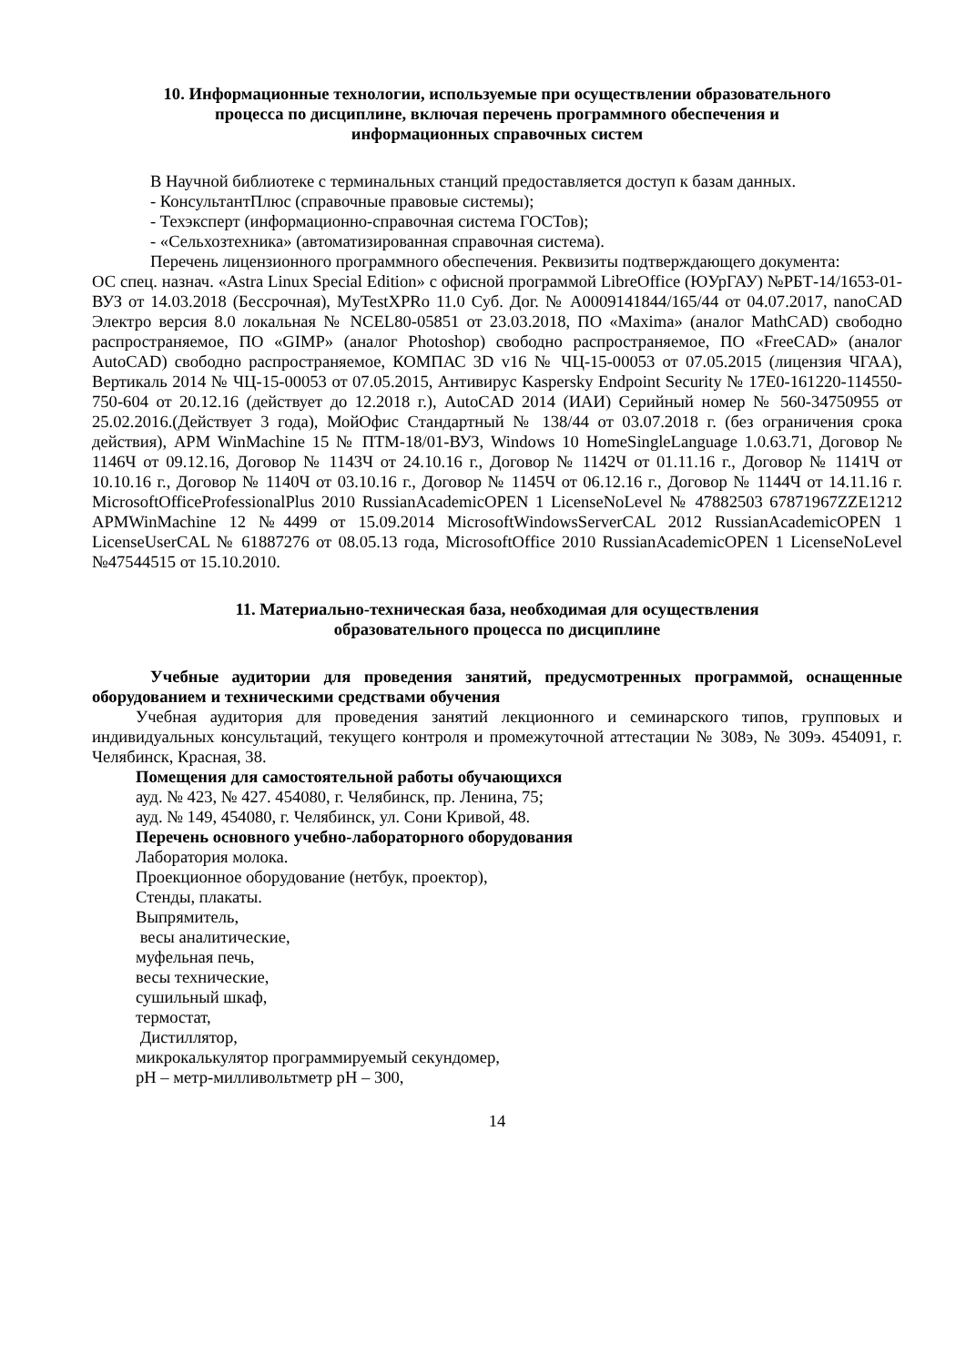10. Информационные технологии, используемые при осуществлении образовательного
процесса по дисциплине, включая перечень программного обеспечения и
информационных справочных систем
В Научной библиотеке с терминальных станций предоставляется доступ к базам данных.
- КонсультантПлюс (справочные правовые системы);
- Техэксперт (информационно-справочная система ГОСТов);
- «Сельхозтехника» (автоматизированная справочная система).
Перечень лицензионного программного обеспечения. Реквизиты подтверждающего документа:
ОС спец. назнач. «Astra Linux Special Edition» с офисной программой LibreOffice (ЮУрГАУ) №РБТ-14/1653-01-ВУЗ от 14.03.2018 (Бессрочная), MyTestXPRo 11.0 Суб. Дог. № А0009141844/165/44 от 04.07.2017, nanoCAD Электро версия 8.0 локальная № NCEL80-05851 от 23.03.2018, ПО «Maxima» (аналог MathCAD) свободно распространяемое, ПО «GIMP» (аналог Photoshop) свободно распространяемое, ПО «FreeCAD» (аналог AutoCAD) свободно распространяемое, КОМПАС 3D v16 № ЧЦ-15-00053 от 07.05.2015 (лицензия ЧГАА), Вертикаль 2014 № ЧЦ-15-00053 от 07.05.2015, Антивирус Kaspersky Endpoint Security № 17E0-161220-114550-750-604 от 20.12.16 (действует до 12.2018 г.), AutoCAD 2014 (ИАИ) Серийный номер № 560-34750955 от 25.02.2016.(Действует 3 года), МойОфис Стандартный № 138/44 от 03.07.2018 г. (без ограничения срока действия), APM WinMachine 15 № ПТМ-18/01-ВУЗ, Windows 10 HomeSingleLanguage 1.0.63.71, Договор № 1146Ч от 09.12.16, Договор № 1143Ч от 24.10.16 г., Договор № 1142Ч от 01.11.16 г., Договор № 1141Ч от 10.10.16 г., Договор № 1140Ч от 03.10.16 г., Договор № 1145Ч от 06.12.16 г., Договор № 1144Ч от 14.11.16 г. MicrosoftOfficeProfessionalPlus 2010 RussianAcademicOPEN 1 LicenseNoLevel № 47882503 67871967ZZE1212 APMWinMachine 12 №4499 от 15.09.2014 MicrosoftWindowsServerCAL 2012 RussianAcademicOPEN 1 LicenseUserCAL № 61887276 от 08.05.13 года, MicrosoftOffice 2010 RussianAcademicOPEN 1 LicenseNoLevel №47544515 от 15.10.2010.
11. Материально-техническая база, необходимая для осуществления
образовательного процесса по дисциплине
Учебные аудитории для проведения занятий, предусмотренных программой, оснащенные оборудованием и техническими средствами обучения
Учебная аудитория для проведения занятий лекционного и семинарского типов, групповых и индивидуальных консультаций, текущего контроля и промежуточной аттестации № 308э, № 309э. 454091, г. Челябинск, Красная, 38.
Помещения для самостоятельной работы обучающихся
ауд. № 423, № 427. 454080, г. Челябинск, пр. Ленина, 75;
ауд. № 149, 454080, г. Челябинск, ул. Сони Кривой, 48.
Перечень основного учебно-лабораторного оборудования
Лаборатория молока.
Проекционное оборудование (нетбук, проектор),
Стенды, плакаты.
Выпрямитель,
весы аналитические,
муфельная печь,
весы технические,
сушильный шкаф,
термостат,
Дистиллятор,
микрокалькулятор программируемый секундомер,
pH – метр-милливольтметр pH – 300,
14